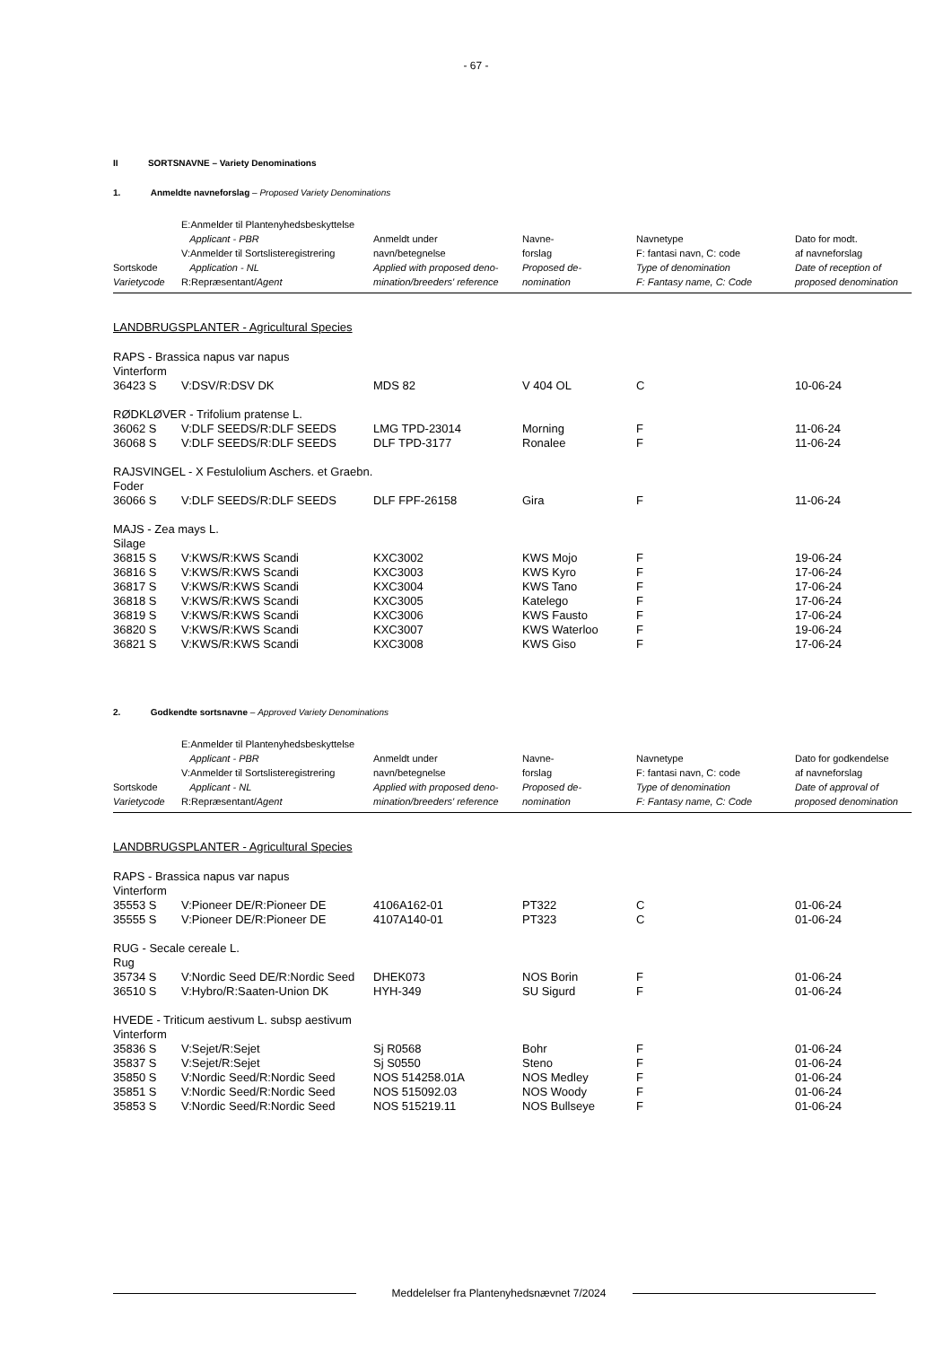- 67 -
II SORTSNAVNE – Variety Denominations
1. Anmeldte navneforslag – Proposed Variety Denominations
| Sortskode Varietycode | E:Anmelder til Plantenyhedsbeskyttelse Applicant - PBR V:Anmelder til Sortslisteregistrering Application - NL R:Repræsentant/ Agent | Anmeldt under navn/betegnelse Applied with proposed deno- mination/breeders' reference | Navne- forslag Proposed de- nomination | Navnetype F: fantasi navn, C: code Type of denomination F: Fantasy name, C: Code | Dato for modt. af navneforslag Date of reception of proposed denomination |
LANDBRUGSPLANTER - Agricultural Species
| RAPS - Brassica napus var napus | | | | | |
| Vinterform | | | | | |
| 36423 S | V:DSV/R:DSV DK | MDS 82 | V 404 OL | C | 10-06-24 |
| RØDKLØVER - Trifolium pratense L. | | | | | |
| 36062 S | V:DLF SEEDS/R:DLF SEEDS | LMG TPD-23014 | Morning | F | 11-06-24 |
| 36068 S | V:DLF SEEDS/R:DLF SEEDS | DLF TPD-3177 | Ronalee | F | 11-06-24 |
| RAJSVINGEL - X Festulolium Aschers. et Graebn. | | | | | |
| Foder | | | | | |
| 36066 S | V:DLF SEEDS/R:DLF SEEDS | DLF FPF-26158 | Gira | F | 11-06-24 |
| MAJS - Zea mays L. | | | | | |
| Silage | | | | | |
| 36815 S | V:KWS/R:KWS Scandi | KXC3002 | KWS Mojo | F | 19-06-24 |
| 36816 S | V:KWS/R:KWS Scandi | KXC3003 | KWS Kyro | F | 17-06-24 |
| 36817 S | V:KWS/R:KWS Scandi | KXC3004 | KWS Tano | F | 17-06-24 |
| 36818 S | V:KWS/R:KWS Scandi | KXC3005 | Katelego | F | 17-06-24 |
| 36819 S | V:KWS/R:KWS Scandi | KXC3006 | KWS Fausto | F | 17-06-24 |
| 36820 S | V:KWS/R:KWS Scandi | KXC3007 | KWS Waterloo | F | 19-06-24 |
| 36821 S | V:KWS/R:KWS Scandi | KXC3008 | KWS Giso | F | 17-06-24 |
2. Godkendte sortsnavne – Approved Variety Denominations
| Sortskode Varietycode | E:Anmelder til Plantenyhedsbeskyttelse Applicant - PBR V:Anmelder til Sortslisteregistrering Applicant - NL R:Repræsentant/ Agent | Anmeldt under navn/betegnelse Applied with proposed deno- mination/breeders' reference | Navne- forslag Proposed de- nomination | Navnetype F: fantasi navn, C: code Type of denomination F: Fantasy name, C: Code | Dato for godkendelse af navneforslag Date of approval of proposed denomination |
LANDBRUGSPLANTER - Agricultural Species
| RAPS - Brassica napus var napus | | | | | |
| Vinterform | | | | | |
| 35553 S | V:Pioneer DE/R:Pioneer DE | 4106A162-01 | PT322 | C | 01-06-24 |
| 35555 S | V:Pioneer DE/R:Pioneer DE | 4107A140-01 | PT323 | C | 01-06-24 |
| RUG - Secale cereale L. | | | | | |
| Rug | | | | | |
| 35734 S | V:Nordic Seed DE/R:Nordic Seed | DHEK073 | NOS Borin | F | 01-06-24 |
| 36510 S | V:Hybro/R:Saaten-Union DK | HYH-349 | SU Sigurd | F | 01-06-24 |
| HVEDE - Triticum aestivum L. subsp aestivum | | | | | |
| Vinterform | | | | | |
| 35836 S | V:Sejet/R:Sejet | Sj R0568 | Bohr | F | 01-06-24 |
| 35837 S | V:Sejet/R:Sejet | Sj S0550 | Steno | F | 01-06-24 |
| 35850 S | V:Nordic Seed/R:Nordic Seed | NOS 514258.01A | NOS Medley | F | 01-06-24 |
| 35851 S | V:Nordic Seed/R:Nordic Seed | NOS 515092.03 | NOS Woody | F | 01-06-24 |
| 35853 S | V:Nordic Seed/R:Nordic Seed | NOS 515219.11 | NOS Bullseye | F | 01-06-24 |
Meddelelser fra Plantenyhedsnævnet 7/2024